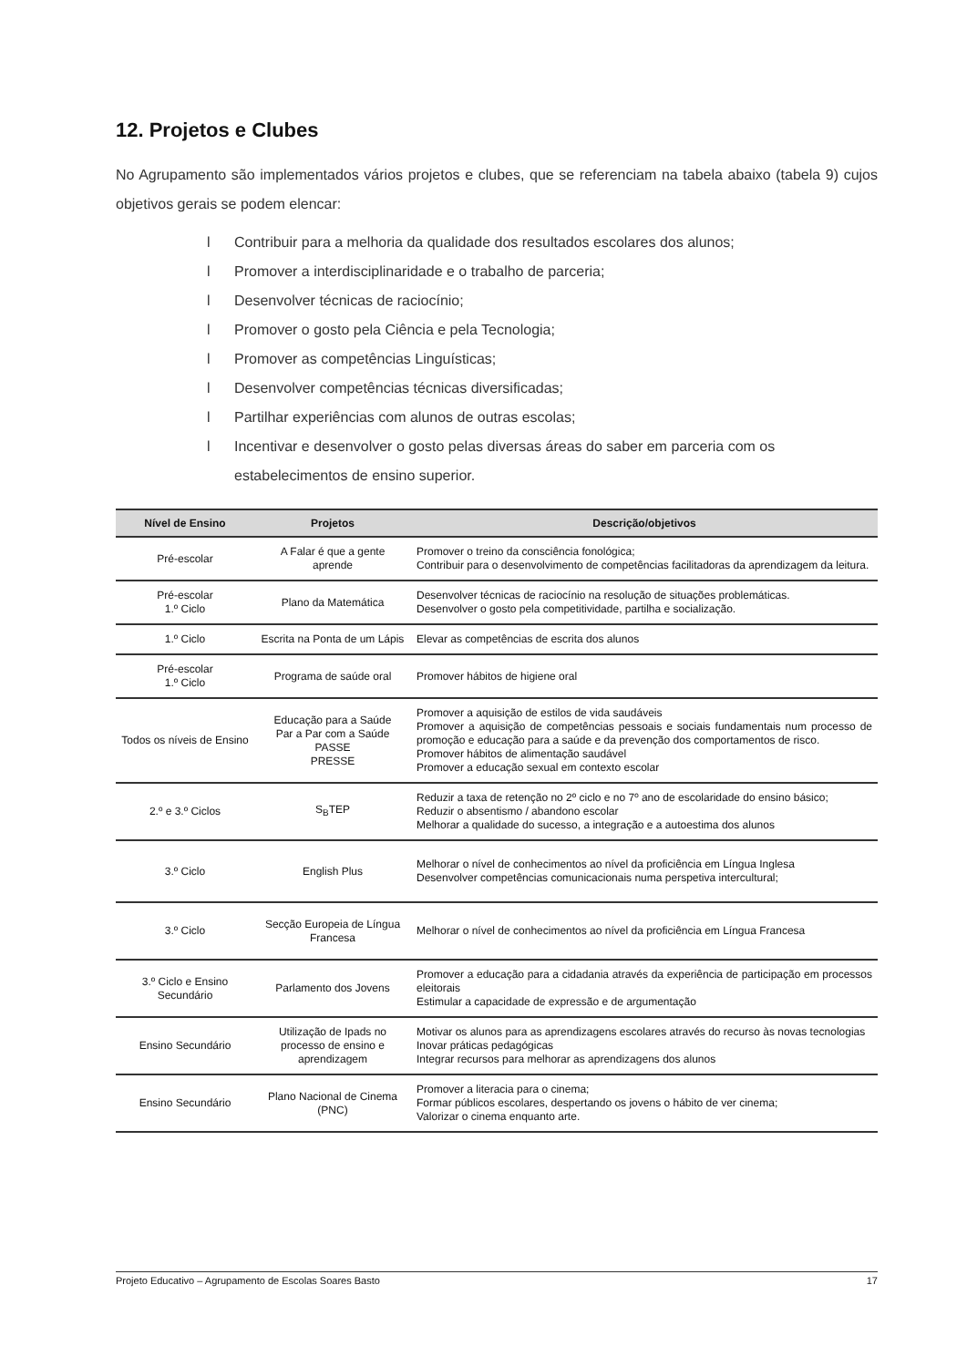12. Projetos e Clubes
No Agrupamento são implementados vários projetos e clubes, que se referenciam na tabela abaixo (tabela 9) cujos objetivos gerais se podem elencar:
l Contribuir para a melhoria da qualidade dos resultados escolares dos alunos;
l Promover a interdisciplinaridade e o trabalho de parceria;
l Desenvolver técnicas de raciocínio;
l Promover o gosto pela Ciência e pela Tecnologia;
l Promover as competências Linguísticas;
l Desenvolver competências técnicas diversificadas;
l Partilhar experiências com alunos de outras escolas;
l Incentivar e desenvolver o gosto pelas diversas áreas do saber em parceria com os estabelecimentos de ensino superior.
| Nível de Ensino | Projetos | Descrição/objetivos |
| --- | --- | --- |
| Pré-escolar | A Falar é que a gente aprende | Promover o treino da consciência fonológica; Contribuir para o desenvolvimento de competências facilitadoras da aprendizagem da leitura. |
| Pré-escolar 1.º Ciclo | Plano da Matemática | Desenvolver técnicas de raciocínio na resolução de situações problemáticas. Desenvolver o gosto pela competitividade, partilha e socialização. |
| 1.º Ciclo | Escrita na Ponta de um Lápis | Elevar as competências de escrita dos alunos |
| Pré-escolar 1.º Ciclo | Programa de saúde oral | Promover hábitos de higiene oral |
| Todos os níveis de Ensino | Educação para a Saúde Par a Par com a Saúde PASSE PRESSE | Promover a aquisição de estilos de vida saudáveis Promover a aquisição de competências pessoais e sociais fundamentais num processo de promoção e educação para a saúde e da prevenção dos comportamentos de risco. Promover hábitos de alimentação saudável Promover a educação sexual em contexto escolar |
| 2.º e 3.º Ciclos | S<sub>B</sub>TEP | Reduzir a taxa de retenção no 2º ciclo e no 7º ano de escolaridade do ensino básico; Reduzir o absentismo / abandono escolar Melhorar a qualidade do sucesso, a integração e a autoestima dos alunos |
| 3.º Ciclo | English Plus | Melhorar o nível de conhecimentos ao nível da proficiência em Língua Inglesa Desenvolver competências comunicacionais numa perspetiva intercultural; |
| 3.º Ciclo | Secção Europeia de Língua Francesa | Melhorar o nível de conhecimentos ao nível da proficiência em Língua Francesa |
| 3.º Ciclo e Ensino Secundário | Parlamento dos Jovens | Promover a educação para a cidadania através da experiência de participação em processos eleitorais Estimular a capacidade de expressão e de argumentação |
| Ensino Secundário | Utilização de Ipads no processo de ensino e aprendizagem | Motivar os alunos para as aprendizagens escolares através do recurso às novas tecnologias Inovar práticas pedagógicas Integrar recursos para melhorar as aprendizagens dos alunos |
| Ensino Secundário | Plano Nacional de Cinema (PNC) | Promover a literacia para o cinema; Formar públicos escolares, despertando os jovens o hábito de ver cinema; Valorizar o cinema enquanto arte. |
Projeto Educativo – Agrupamento de Escolas Soares Basto 17